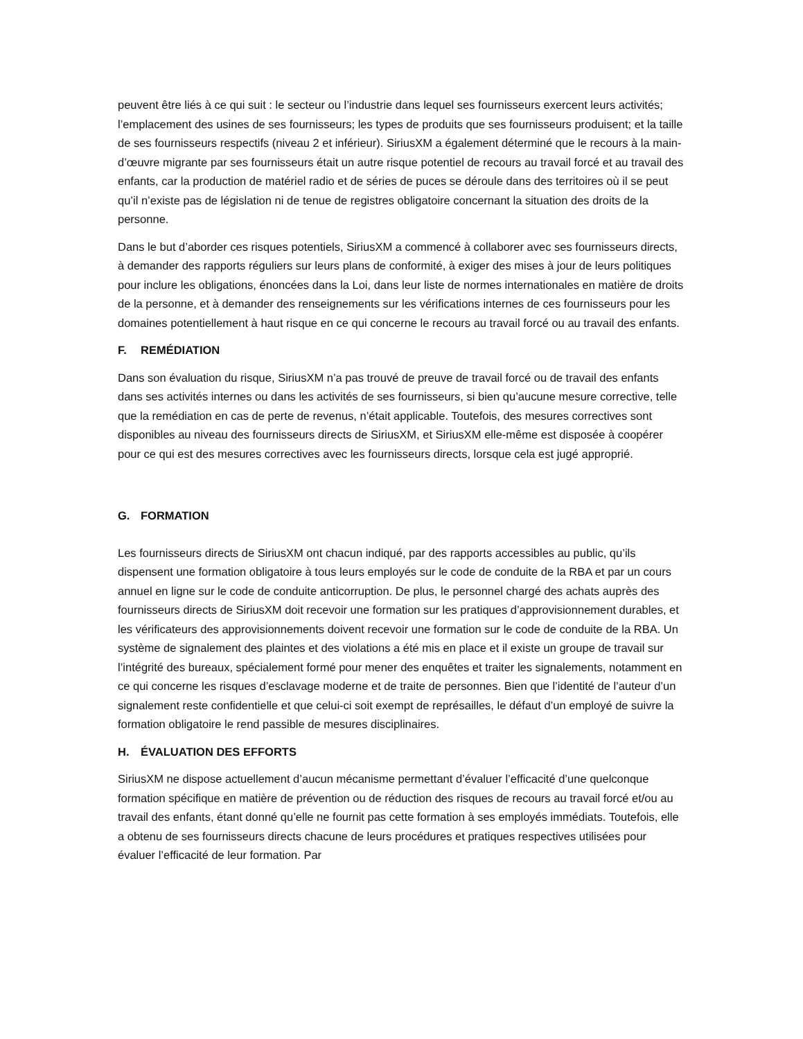peuvent être liés à ce qui suit : le secteur ou l’industrie dans lequel ses fournisseurs exercent leurs activités; l’emplacement des usines de ses fournisseurs; les types de produits que ses fournisseurs produisent; et la taille de ses fournisseurs respectifs (niveau 2 et inférieur). SiriusXM a également déterminé que le recours à la main-d’œuvre migrante par ses fournisseurs était un autre risque potentiel de recours au travail forcé et au travail des enfants, car la production de matériel radio et de séries de puces se déroule dans des territoires où il se peut qu’il n’existe pas de législation ni de tenue de registres obligatoire concernant la situation des droits de la personne.
Dans le but d’aborder ces risques potentiels, SiriusXM a commencé à collaborer avec ses fournisseurs directs, à demander des rapports réguliers sur leurs plans de conformité, à exiger des mises à jour de leurs politiques pour inclure les obligations, énoncées dans la Loi, dans leur liste de normes internationales en matière de droits de la personne, et à demander des renseignements sur les vérifications internes de ces fournisseurs pour les domaines potentiellement à haut risque en ce qui concerne le recours au travail forcé ou au travail des enfants.
F. REMÉDIATION
Dans son évaluation du risque, SiriusXM n’a pas trouvé de preuve de travail forcé ou de travail des enfants dans ses activités internes ou dans les activités de ses fournisseurs, si bien qu’aucune mesure corrective, telle que la remédiation en cas de perte de revenus, n’était applicable. Toutefois, des mesures correctives sont disponibles au niveau des fournisseurs directs de SiriusXM, et SiriusXM elle-même est disposée à coopérer pour ce qui est des mesures correctives avec les fournisseurs directs, lorsque cela est jugé approprié.
G. FORMATION
Les fournisseurs directs de SiriusXM ont chacun indiqué, par des rapports accessibles au public, qu’ils dispensent une formation obligatoire à tous leurs employés sur le code de conduite de la RBA et par un cours annuel en ligne sur le code de conduite anticorruption. De plus, le personnel chargé des achats auprès des fournisseurs directs de SiriusXM doit recevoir une formation sur les pratiques d’approvisionnement durables, et les vérificateurs des approvisionnements doivent recevoir une formation sur le code de conduite de la RBA. Un système de signalement des plaintes et des violations a été mis en place et il existe un groupe de travail sur l’intégrité des bureaux, spécialement formé pour mener des enquêtes et traiter les signalements, notamment en ce qui concerne les risques d’esclavage moderne et de traite de personnes. Bien que l’identité de l’auteur d’un signalement reste confidentielle et que celui-ci soit exempt de représailles, le défaut d’un employé de suivre la formation obligatoire le rend passible de mesures disciplinaires.
H. ÉVALUATION DES EFFORTS
SiriusXM ne dispose actuellement d’aucun mécanisme permettant d’évaluer l’efficacité d’une quelconque formation spécifique en matière de prévention ou de réduction des risques de recours au travail forcé et/ou au travail des enfants, étant donné qu’elle ne fournit pas cette formation à ses employés immédiats. Toutefois, elle a obtenu de ses fournisseurs directs chacune de leurs procédures et pratiques respectives utilisées pour évaluer l’efficacité de leur formation. Par